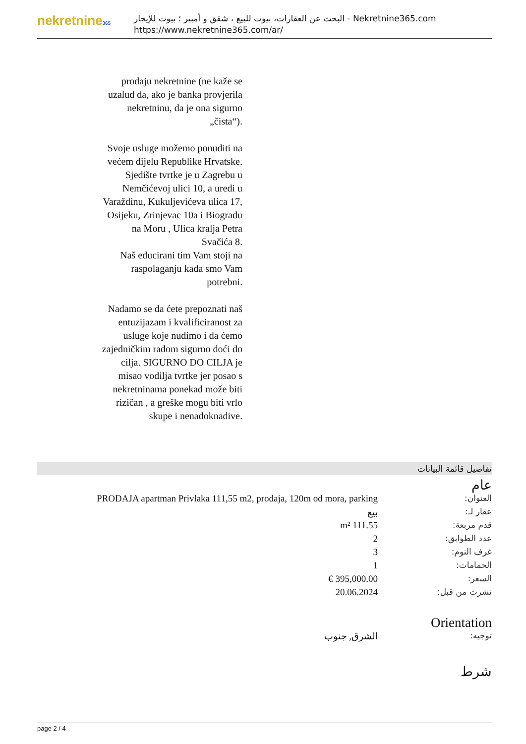nekretnine365
البحث عن العقارات، بيوت للبيع ، شقق و أمبير ؛ بيوت للإيجار - Nekretnine365.com
https://www.nekretnine365.com/ar/
prodaju nekretnine (ne kaže se uzalud da, ako je banka provjerila nekretninu, da je ona sigurno „čista“).
Svoje usluge možemo ponuditi na većem dijelu Republike Hrvatske. Sjedište tvrtke je u Zagrebu u Nemčićevoj ulici 10, a uredi u Varaždinu, Kukuljevićeva ulica 17, Osijeku, Zrinjevac 10a i Biogradu na Moru , Ulica kralja Petra Svačića 8.
Naš educirani tim Vam stoji na raspolaganju kada smo Vam potrebni.
Nadamo se da ćete prepoznati naš entuzijazam i kvalificiranost za usluge koje nudimo i da ćemo zajedničkim radom sigurno doći do cilja. SIGURNO DO CILJA je misao vodilja tvrtke jer posao s nekretninama ponekad može biti rizičan , a greške mogu biti vrlo skupe i nenadoknadive.
تفاصيل قائمة البيانات
عام
| العنوان: | PRODAJA apartman Privlaka 111,55 m2, prodaja, 120m od mora, parking |
| عقار لـ: | بيع |
| قدم مربعة: | 111.55 m² |
| عدد الطوابق: | 2 |
| غرف النوم: | 3 |
| الحمامات: | 1 |
| السعر: | 395,000.00 € |
| نشرت من قبل: | 20.06.2024 |
Orientation
| توجيه: | الشرق, جنوب |
شرط
page 2 / 4